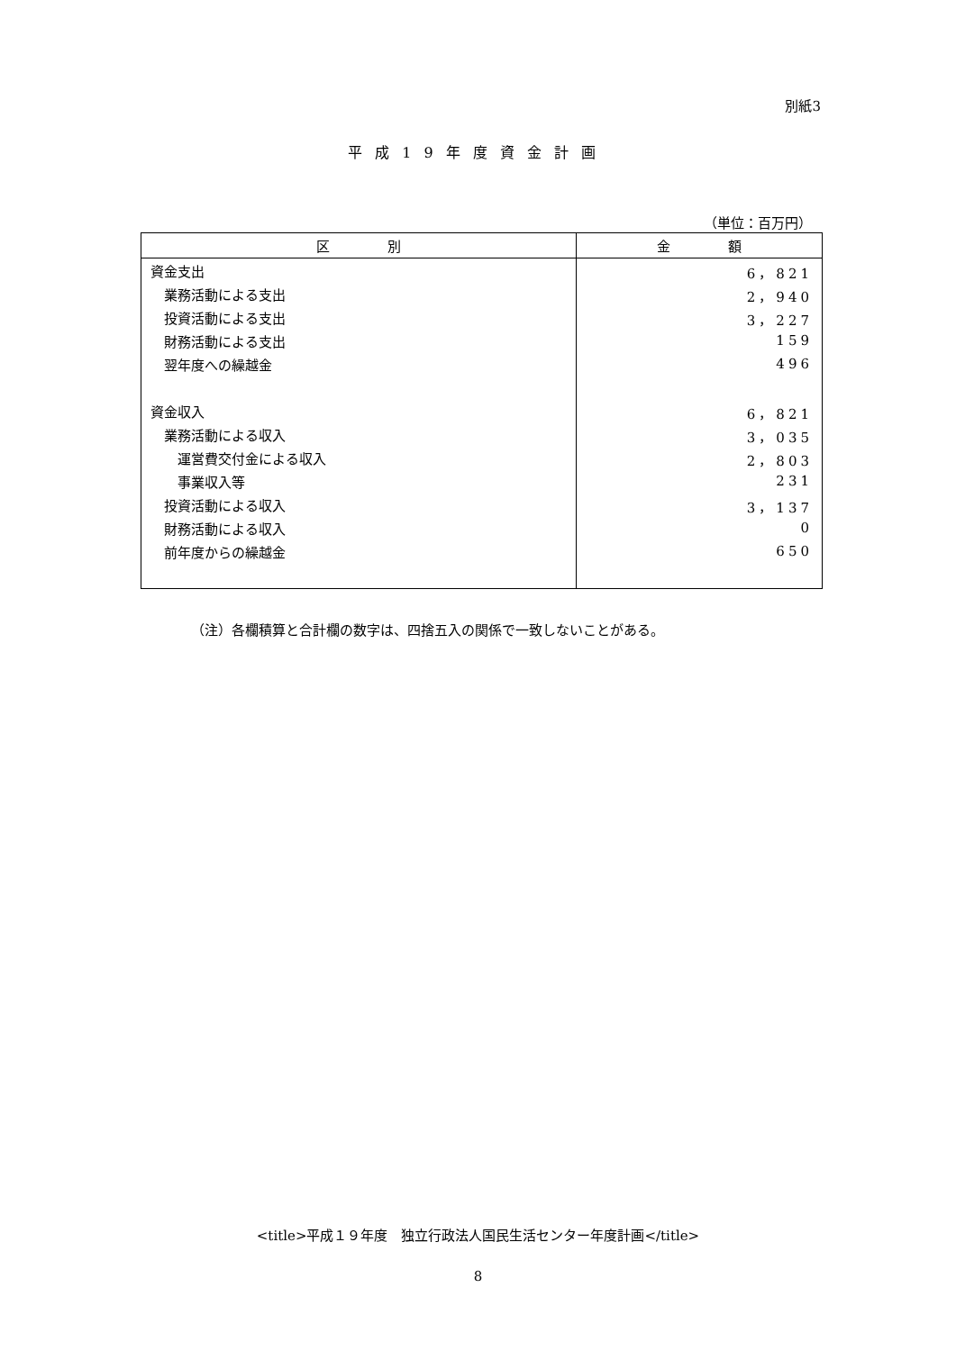別紙3
平成19年度資金計画
（単位：百万円）
| 区 別 | 金 額 |
| --- | --- |
| 資金支出 | 6，821 |
| 業務活動による支出 | 2，940 |
| 投資活動による支出 | 3，227 |
| 財務活動による支出 | 159 |
| 翌年度への繰越金 | 496 |
| 資金収入 | 6，821 |
| 業務活動による収入 | 3，035 |
| 運営費交付金による収入 | 2，803 |
| 事業収入等 | 231 |
| 投資活動による収入 | 3，137 |
| 財務活動による収入 | 0 |
| 前年度からの繰越金 | 650 |
（注）各欄積算と合計欄の数字は、四捨五入の関係で一致しないことがある。
<title>平成１９年度　独立行政法人国民生活センター年度計画</title>
8